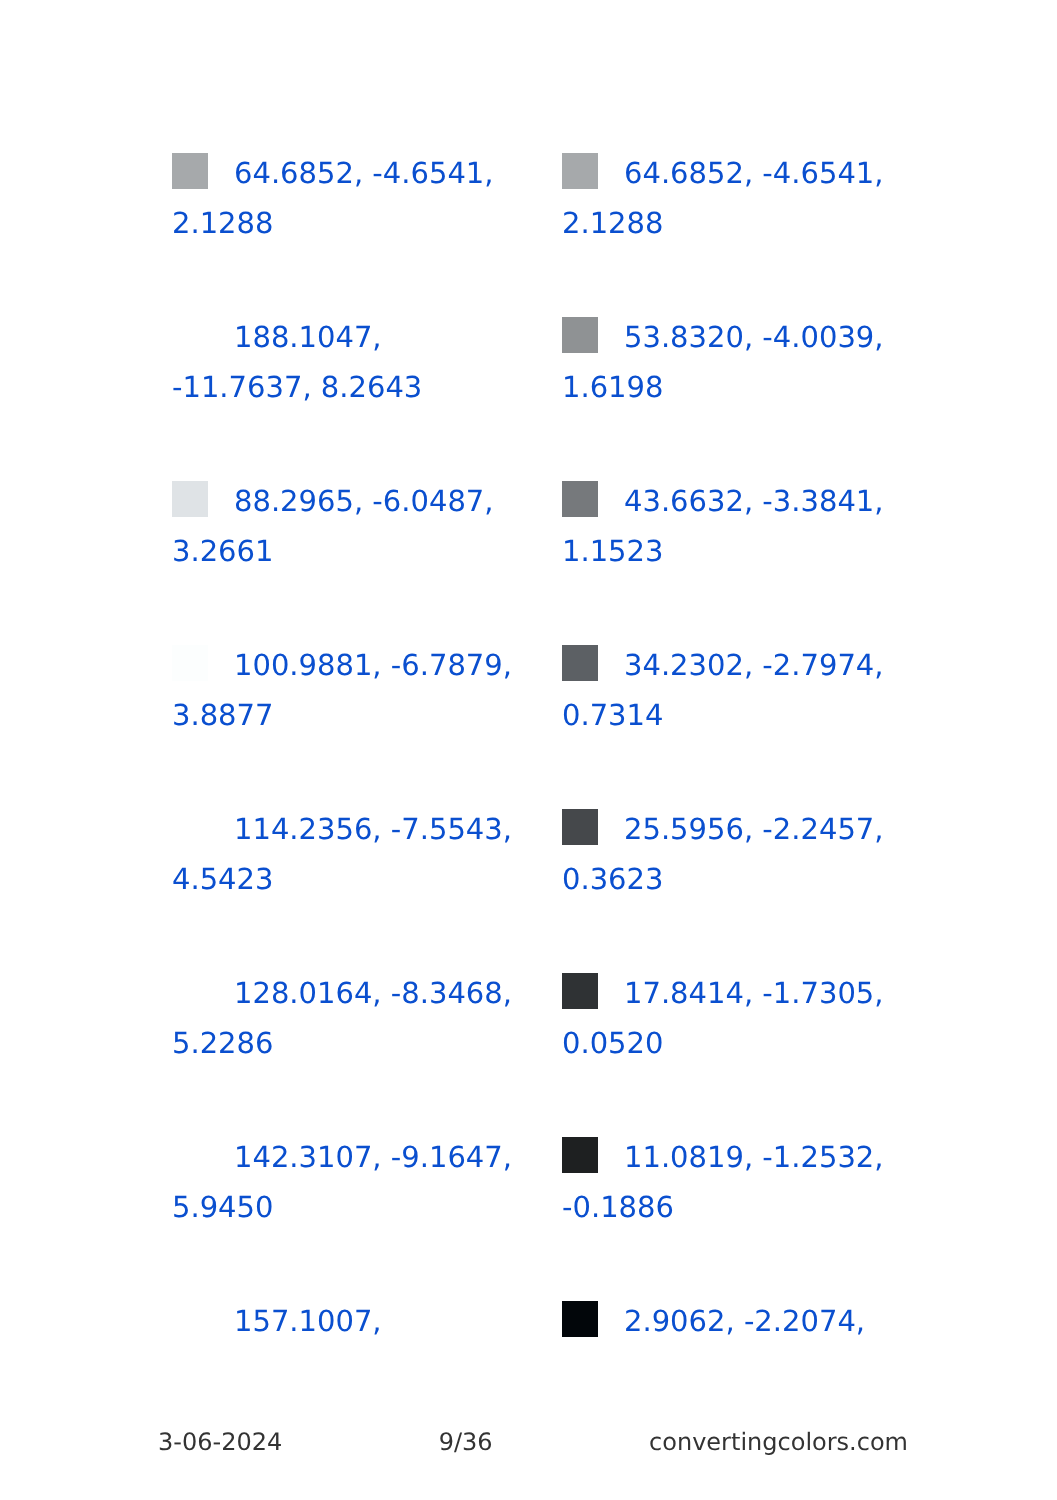64.6852, -4.6541, 2.1288
64.6852, -4.6541, 2.1288
188.1047, -11.7637, 8.2643
53.8320, -4.0039, 1.6198
88.2965, -6.0487, 3.2661
43.6632, -3.3841, 1.1523
100.9881, -6.7879, 3.8877
34.2302, -2.7974, 0.7314
114.2356, -7.5543, 4.5423
25.5956, -2.2457, 0.3623
128.0164, -8.3468, 5.2286
17.8414, -1.7305, 0.0520
142.3107, -9.1647, 5.9450
11.0819, -1.2532, -0.1886
157.1007,
2.9062, -2.2074,
3-06-2024 9/36 convertingcolors.com